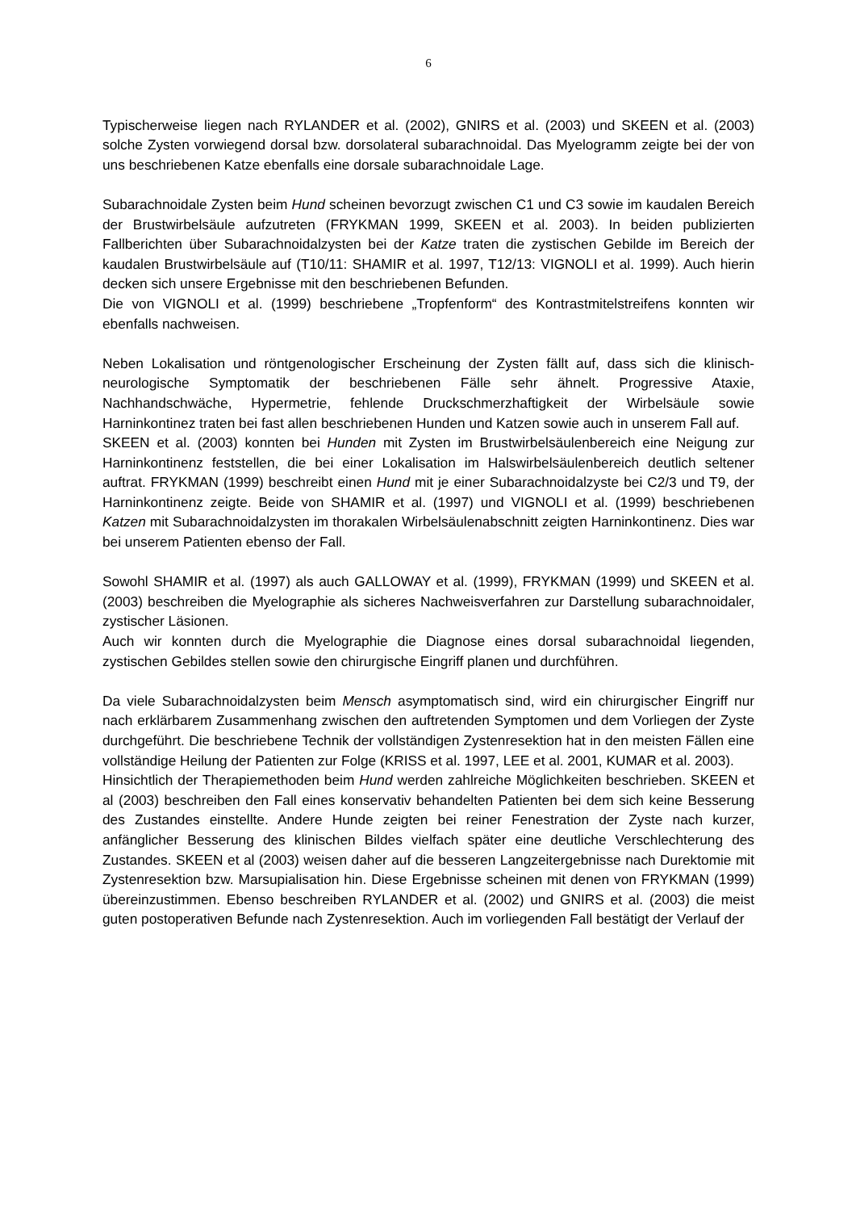6
Typischerweise liegen nach RYLANDER et al. (2002), GNIRS et al. (2003) und SKEEN et al. (2003) solche Zysten vorwiegend dorsal bzw. dorsolateral subarachnoidal. Das Myelogramm zeigte bei der von uns beschriebenen Katze ebenfalls eine dorsale subarachnoidale Lage.
Subarachnoidale Zysten beim Hund scheinen bevorzugt zwischen C1 und C3 sowie im kaudalen Bereich der Brustwirbelsäule aufzutreten (FRYKMAN 1999, SKEEN et al. 2003). In beiden publizierten Fallberichten über Subarachnoidalzysten bei der Katze traten die zystischen Gebilde im Bereich der kaudalen Brustwirbelsäule auf (T10/11: SHAMIR et al. 1997, T12/13: VIGNOLI et al. 1999). Auch hierin decken sich unsere Ergebnisse mit den beschriebenen Befunden.
Die von VIGNOLI et al. (1999) beschriebene „Tropfenform“ des Kontrastmitelstreifens konnten wir ebenfalls nachweisen.
Neben Lokalisation und röntgenologischer Erscheinung der Zysten fällt auf, dass sich die klinisch-neurologische Symptomatik der beschriebenen Fälle sehr ähnelt. Progressive Ataxie, Nachhandschwäche, Hypermetrie, fehlende Druckschmerzhaftigkeit der Wirbelsäule sowie Harninkontinez traten bei fast allen beschriebenen Hunden und Katzen sowie auch in unserem Fall auf.
SKEEN et al. (2003) konnten bei Hunden mit Zysten im Brustwirbelsäulenbereich eine Neigung zur Harninkontinenz feststellen, die bei einer Lokalisation im Halswirbelsäulenbereich deutlich seltener auftrat. FRYKMAN (1999) beschreibt einen Hund mit je einer Subarachnoidalzyste bei C2/3 und T9, der Harninkontinenz zeigte. Beide von SHAMIR et al. (1997) und VIGNOLI et al. (1999) beschriebenen Katzen mit Subarachnoidalzysten im thorakalen Wirbelsäulenabschnitt zeigten Harninkontinenz. Dies war bei unserem Patienten ebenso der Fall.
Sowohl SHAMIR et al. (1997) als auch GALLOWAY et al. (1999), FRYKMAN (1999) und SKEEN et al. (2003) beschreiben die Myelographie als sicheres Nachweisverfahren zur Darstellung subarachnoidaler, zystischer Läsionen.
Auch wir konnten durch die Myelographie die Diagnose eines dorsal subarachnoidal liegenden, zystischen Gebildes stellen sowie den chirurgische Eingriff planen und durchführen.
Da viele Subarachnoidalzysten beim Mensch asymptomatisch sind, wird ein chirurgischer Eingriff nur nach erklärbarem Zusammenhang zwischen den auftretenden Symptomen und dem Vorliegen der Zyste durchgeführt. Die beschriebene Technik der vollständigen Zystenresektion hat in den meisten Fällen eine vollständige Heilung der Patienten zur Folge (KRISS et al. 1997, LEE et al. 2001, KUMAR et al. 2003).
Hinsichtlich der Therapiemethoden beim Hund werden zahlreiche Möglichkeiten beschrieben. SKEEN et al (2003) beschreiben den Fall eines konservativ behandelten Patienten bei dem sich keine Besserung des Zustandes einstellte. Andere Hunde zeigten bei reiner Fenestration der Zyste nach kurzer, anfänglicher Besserung des klinischen Bildes vielfach später eine deutliche Verschlechterung des Zustandes. SKEEN et al (2003) weisen daher auf die besseren Langzeitergebnisse nach Durektomie mit Zystenresektion bzw. Marsupialisation hin. Diese Ergebnisse scheinen mit denen von FRYKMAN (1999) übereinzustimmen. Ebenso beschreiben RYLANDER et al. (2002) und GNIRS et al. (2003) die meist guten postoperativen Befunde nach Zystenresektion. Auch im vorliegenden Fall bestätigt der Verlauf der